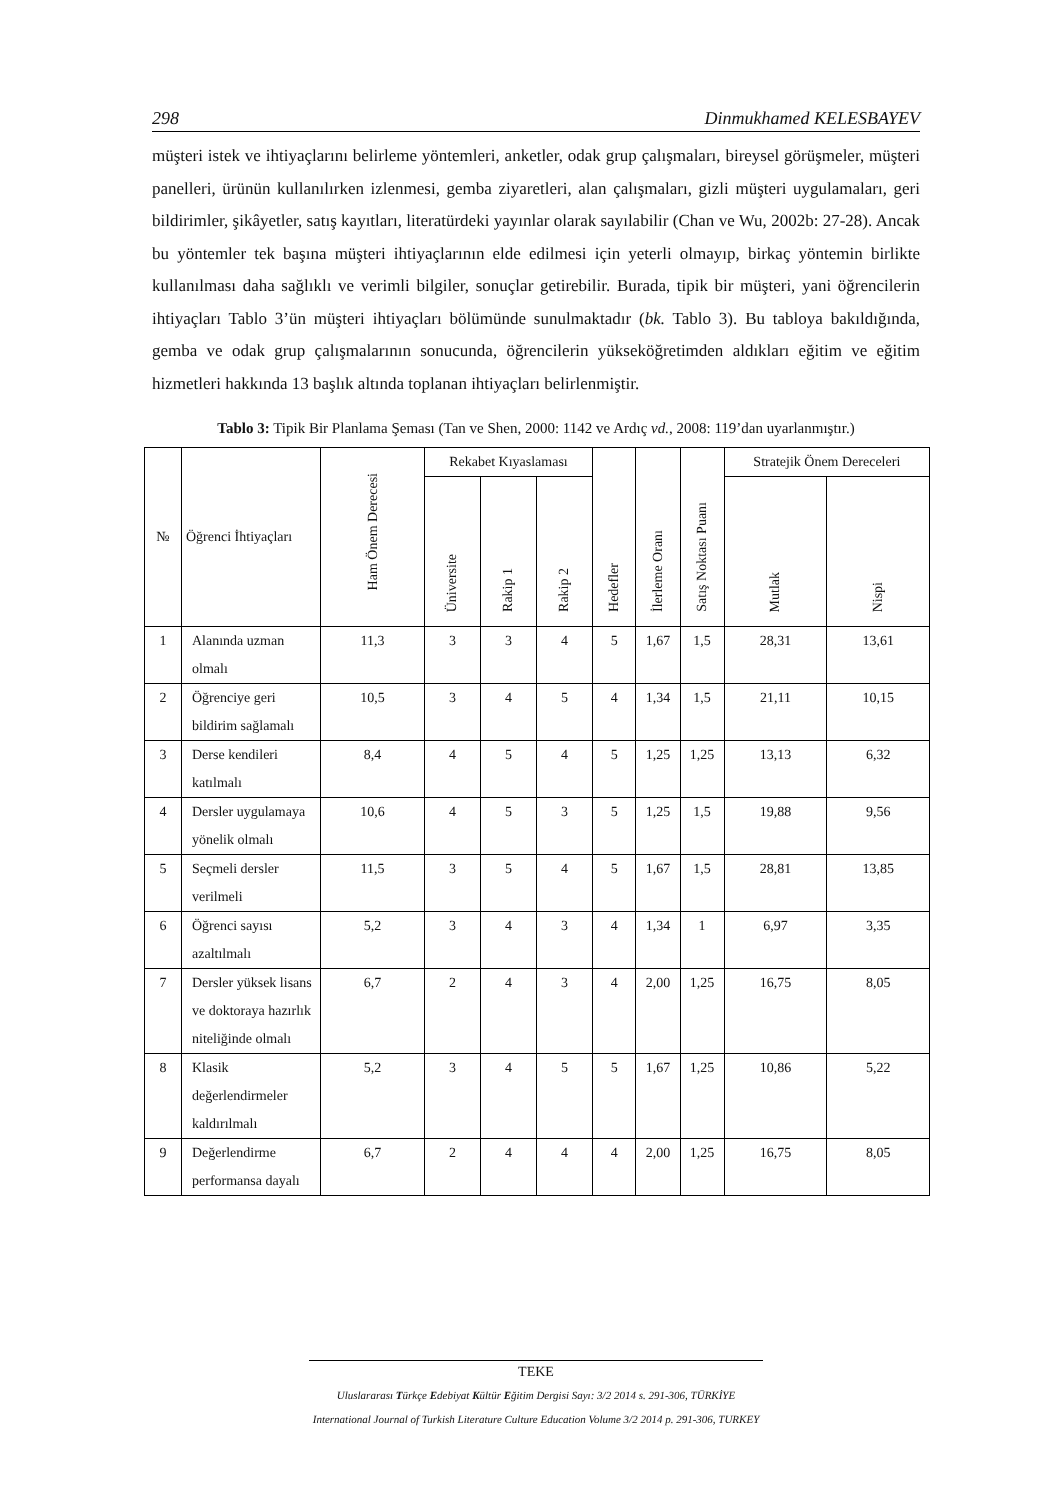298 Dinmukhamed KELESBAYEV
müşteri istek ve ihtiyaçlarını belirleme yöntemleri, anketler, odak grup çalışmaları, bireysel görüşmeler, müşteri panelleri, ürünün kullanılırken izlenmesi, gemba ziyaretleri, alan çalışmaları, gizli müşteri uygulamaları, geri bildirimler, şikâyetler, satış kayıtları, literatürdeki yayınlar olarak sayılabilir (Chan ve Wu, 2002b: 27-28). Ancak bu yöntemler tek başına müşteri ihtiyaçlarının elde edilmesi için yeterli olmayıp, birkaç yöntemin birlikte kullanılması daha sağlıklı ve verimli bilgiler, sonuçlar getirebilir. Burada, tipik bir müşteri, yani öğrencilerin ihtiyaçları Tablo 3’ün müşteri ihtiyaçları bölümünde sunulmaktadır (bk. Tablo 3). Bu tabloya bakıldığında, gemba ve odak grup çalışmalarının sonucunda, öğrencilerin yükseköğretimden aldıkları eğitim ve eğitim hizmetleri hakkında 13 başlık altında toplanan ihtiyaçları belirlenmiştir.
Tablo 3: Tipik Bir Planlama Şeması (Tan ve Shen, 2000: 1142 ve Ardıç vd., 2008: 119’dan uyarlanmıştır.)
| № | Öğrenci İhtiyaçları | Ham Önem Derecesi | Rekabet Kıyaslaması | | | Hedefler | İlerleme Oranı | Satış Noktası Puanı | Stratejik Önem Dereceleri | |
| --- | --- | --- | --- | --- | --- | --- | --- | --- | --- | --- |
| | | | Üniversite | Rakip 1 | Rakip 2 | | | | Mutlak | Nispi |
| 1 | Alanında uzman olmalı | 11,3 | 3 | 3 | 4 | 5 | 1,67 | 1,5 | 28,31 | 13,61 |
| 2 | Öğrenciye geri bildirim sağlamalı | 10,5 | 3 | 4 | 5 | 4 | 1,34 | 1,5 | 21,11 | 10,15 |
| 3 | Derse kendileri katılmalı | 8,4 | 4 | 5 | 4 | 5 | 1,25 | 1,25 | 13,13 | 6,32 |
| 4 | Dersler uygulamaya yönelik olmalı | 10,6 | 4 | 5 | 3 | 5 | 1,25 | 1,5 | 19,88 | 9,56 |
| 5 | Seçmeli dersler verilmeli | 11,5 | 3 | 5 | 4 | 5 | 1,67 | 1,5 | 28,81 | 13,85 |
| 6 | Öğrenci sayısı azaltılmalı | 5,2 | 3 | 4 | 3 | 4 | 1,34 | 1 | 6,97 | 3,35 |
| 7 | Dersler yüksek lisans ve doktoraya hazırlık niteliğinde olmalı | 6,7 | 2 | 4 | 3 | 4 | 2,00 | 1,25 | 16,75 | 8,05 |
| 8 | Klasik değerlendirmeler kaldırılmalı | 5,2 | 3 | 4 | 5 | 5 | 1,67 | 1,25 | 10,86 | 5,22 |
| 9 | Değerlendirme performansa dayalı | 6,7 | 2 | 4 | 4 | 4 | 2,00 | 1,25 | 16,75 | 8,05 |
TEKE
Uluslararası Türkçe Edebiyat Kültür Eğitim Dergisi Sayı: 3/2 2014 s. 291-306, TÜRKİYE
International Journal of Turkish Literature Culture Education Volume 3/2 2014 p. 291-306, TURKEY